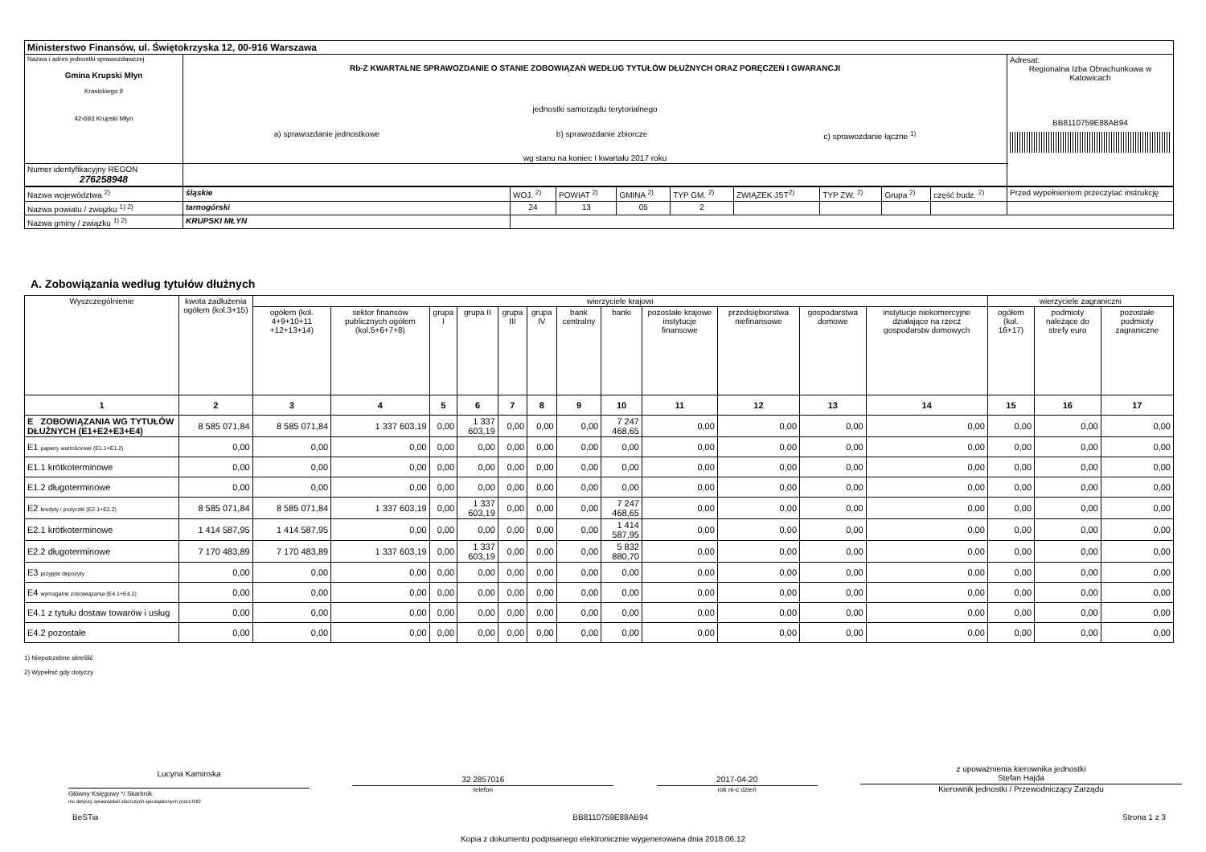| Ministerstwo Finansów, ul. Świętokrzyska 12, 00-916 Warszawa | | |
| Nazwa i adres jednostki sprawozdawczej Gmina Krupski Młyn Krasickiego 9 42-693 Krupski Młyn | Rb-Z KWARTALNE SPRAWOZDANIE O STANIE ZOBOWIĄZAŃ WEDŁUG TYTUŁÓW DŁUŻNYCH ORAZ PORĘCZEŃ I GWARANCJI jednostki samorządu terytorialnego a) sprawozdanie jednostkowe b) sprawozdanie zbiorcze c) sprawozdanie łączne <sup>1)</sup> wg stanu na koniec I kwartału 2017 roku | Adresat: Regionalna Izba Obrachunkowa w Katowicach BB8110759E88AB94 |
| Numer identyfikacyjny REGON 276258948 | | |
| Nazwa województwa <sup>2)</sup> | śląskie | WOJ. <sup>2)</sup> | POWIAT <sup>2)</sup> | GMINA <sup>2)</sup> | TYP GM. <sup>2)</sup> | ZWIĄZEK JST<sup>2)</sup> | TYP ZW. <sup>2)</sup> | Grupa <sup>2)</sup> | część budz. <sup>2)</sup> | Przed wypełnieniem przeczytać instrukcję |
| Nazwa powiatu / związku <sup>1) 2)</sup> | tarnogórski | 24 | 13 | 05 | 2 | | | | | |
| Nazwa gminy / związku <sup>1) 2)</sup> | KRUPSKI MŁYN | | | | | | | | | |
A. Zobowiązania według tytułów dłużnych
| Wyszczególnienie | kwota zadłużenia ogółem (kol.3+15) | wierzyciele krajowi | | | | | | | | | | | | wierzyciele zagraniczni | | |
| --- | --- | --- | --- | --- | --- | --- | --- | --- | --- | --- | --- | --- | --- | --- | --- | --- |
| | | ogółem (kol. 4+9+10+11 +12+13+14) | sektor finansów publicznych ogółem (kol.5+6+7+8) | grupa I | grupa II | grupa III | grupa IV | bank centralny | banki | pozostałe krajowe instytucje finansowe | przedsiębiorstwa niefinansowe | gospodarstwa domowe | instytucje niekomercyjne działające na rzecz gospodarstw domowych | ogółem (kol. 16+17) | podmioty należące do strefy euro | pozostałe podmioty zagraniczne |
| 1 | 2 | 3 | 4 | 5 | 6 | 7 | 8 | 9 | 10 | 11 | 12 | 13 | 14 | 15 | 16 | 17 |
| E ZOBOWIĄZANIA WG TYTUŁÓW DŁUŻNYCH (E1+E2+E3+E4) | 8 585 071,84 | 8 585 071,84 | 1 337 603,19 | 0,00 | 1 337 603,19 | 0,00 | 0,00 | 0,00 | 7 247 468,65 | 0,00 | 0,00 | 0,00 | 0,00 | 0,00 | 0,00 | 0,00 |
| E1 papiery wartościowe (E1.1+E1.2) | 0,00 | 0,00 | 0,00 | 0,00 | 0,00 | 0,00 | 0,00 | 0,00 | 0,00 | 0,00 | 0,00 | 0,00 | 0,00 | 0,00 | 0,00 | 0,00 |
| E1.1 krótkoterminowe | 0,00 | 0,00 | 0,00 | 0,00 | 0,00 | 0,00 | 0,00 | 0,00 | 0,00 | 0,00 | 0,00 | 0,00 | 0,00 | 0,00 | 0,00 | 0,00 |
| E1.2 długoterminowe | 0,00 | 0,00 | 0,00 | 0,00 | 0,00 | 0,00 | 0,00 | 0,00 | 0,00 | 0,00 | 0,00 | 0,00 | 0,00 | 0,00 | 0,00 | 0,00 |
| E2 kredyty i pożyczki (E2.1+E2.2) | 8 585 071,84 | 8 585 071,84 | 1 337 603,19 | 0,00 | 1 337 603,19 | 0,00 | 0,00 | 0,00 | 7 247 468,65 | 0,00 | 0,00 | 0,00 | 0,00 | 0,00 | 0,00 | 0,00 |
| E2.1 krótkoterminowe | 1 414 587,95 | 1 414 587,95 | 0,00 | 0,00 | 0,00 | 0,00 | 0,00 | 0,00 | 1 414 587,95 | 0,00 | 0,00 | 0,00 | 0,00 | 0,00 | 0,00 | 0,00 |
| E2.2 długoterminowe | 7 170 483,89 | 7 170 483,89 | 1 337 603,19 | 0,00 | 1 337 603,19 | 0,00 | 0,00 | 0,00 | 5 832 880,70 | 0,00 | 0,00 | 0,00 | 0,00 | 0,00 | 0,00 | 0,00 |
| E3 przyjęte depozyty | 0,00 | 0,00 | 0,00 | 0,00 | 0,00 | 0,00 | 0,00 | 0,00 | 0,00 | 0,00 | 0,00 | 0,00 | 0,00 | 0,00 | 0,00 | 0,00 |
| E4 wymagalne zobowiązania (E4.1+E4.2) | 0,00 | 0,00 | 0,00 | 0,00 | 0,00 | 0,00 | 0,00 | 0,00 | 0,00 | 0,00 | 0,00 | 0,00 | 0,00 | 0,00 | 0,00 | 0,00 |
| E4.1 z tytułu dostaw towarów i usług | 0,00 | 0,00 | 0,00 | 0,00 | 0,00 | 0,00 | 0,00 | 0,00 | 0,00 | 0,00 | 0,00 | 0,00 | 0,00 | 0,00 | 0,00 | 0,00 |
| E4.2 pozostałe | 0,00 | 0,00 | 0,00 | 0,00 | 0,00 | 0,00 | 0,00 | 0,00 | 0,00 | 0,00 | 0,00 | 0,00 | 0,00 | 0,00 | 0,00 | 0,00 |
1) Niepotrzebne skreślić
2) Wypełnić gdy dotyczy
Lucyna Kaminska
Główny Księgowy */ Skarbnik
nie dotyczy sprawozdań zbiorczych sporządzonych przez RIO
32 2857016
telefon
2017-04-20
rok m-c dzień
z upoważnienia kierownika jednostki
Stefan Hajda
Kierownik jednostki / Przewodniczący Zarządu
BeSTia BB8110759E88AB94 Strona 1 z 3
Kopia z dokumentu podpisanego elektronicznie wygenerowana dnia 2018.06.12